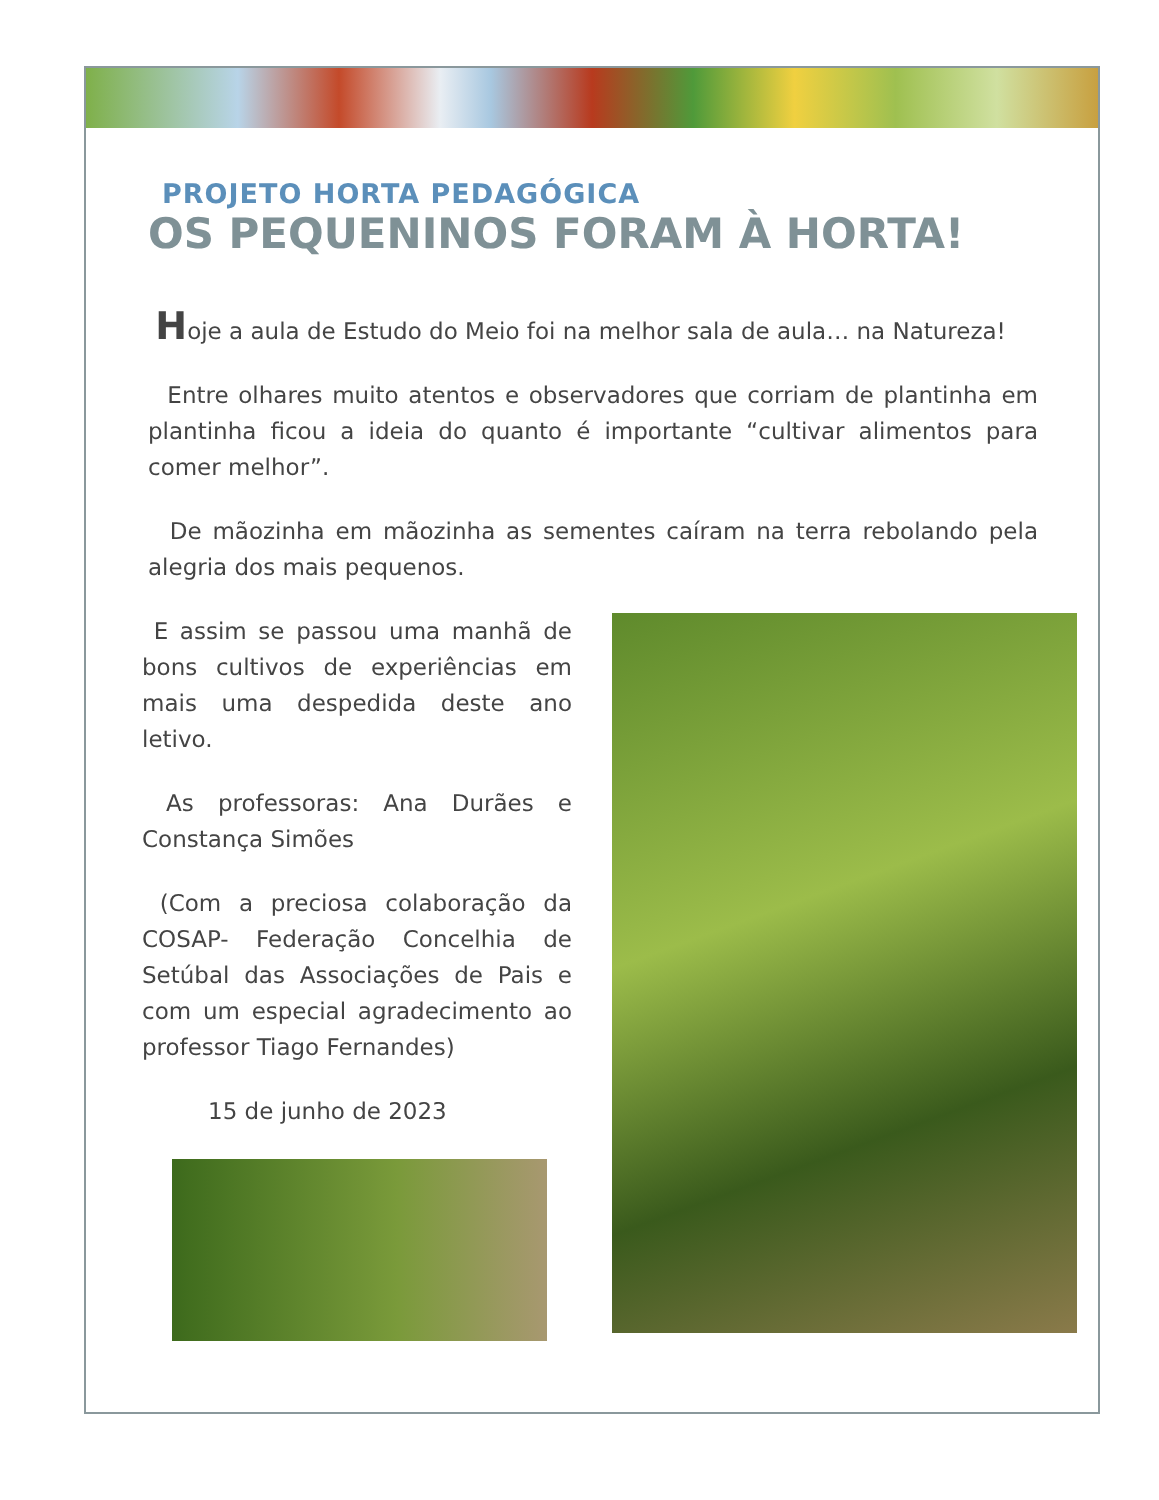PROJETO HORTA PEDAGÓGICA
OS PEQUENINOS FORAM À HORTA!
Hoje a aula de Estudo do Meio foi na melhor sala de aula… na Natureza!
Entre olhares muito atentos e observadores que corriam de plantinha em plantinha ficou a ideia do quanto é importante “cultivar alimentos para comer melhor”.
De mãozinha em mãozinha as sementes caíram na terra rebolando pela alegria dos mais pequenos.
E assim se passou uma manhã de bons cultivos de experiências em mais uma despedida deste ano letivo.
As professoras: Ana Durães e Constança Simões
(Com a preciosa colaboração da COSAP- Federação Concelhia de Setúbal das Associações de Pais e com um especial agradecimento ao professor Tiago Fernandes)
15 de junho de 2023